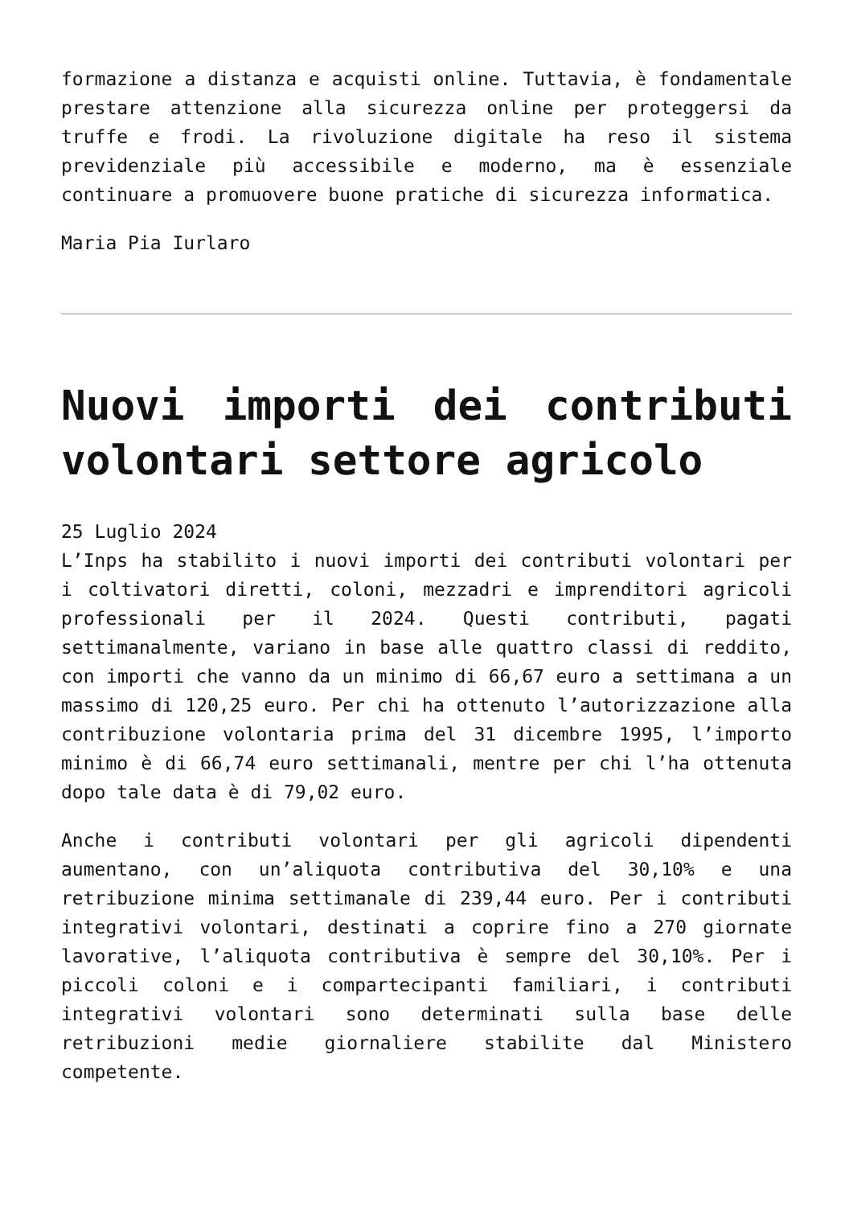formazione a distanza e acquisti online. Tuttavia, è fondamentale prestare attenzione alla sicurezza online per proteggersi da truffe e frodi. La rivoluzione digitale ha reso il sistema previdenziale più accessibile e moderno, ma è essenziale continuare a promuovere buone pratiche di sicurezza informatica.
Maria Pia Iurlaro
Nuovi importi dei contributi volontari settore agricolo
25 Luglio 2024
L’Inps ha stabilito i nuovi importi dei contributi volontari per i coltivatori diretti, coloni, mezzadri e imprenditori agricoli professionali per il 2024. Questi contributi, pagati settimanalmente, variano in base alle quattro classi di reddito, con importi che vanno da un minimo di 66,67 euro a settimana a un massimo di 120,25 euro. Per chi ha ottenuto l’autorizzazione alla contribuzione volontaria prima del 31 dicembre 1995, l’importo minimo è di 66,74 euro settimanali, mentre per chi l’ha ottenuta dopo tale data è di 79,02 euro.
Anche i contributi volontari per gli agricoli dipendenti aumentano, con un’aliquota contributiva del 30,10% e una retribuzione minima settimanale di 239,44 euro. Per i contributi integrativi volontari, destinati a coprire fino a 270 giornate lavorative, l’aliquota contributiva è sempre del 30,10%. Per i piccoli coloni e i compartecipanti familiari, i contributi integrativi volontari sono determinati sulla base delle retribuzioni medie giornaliere stabilite dal Ministero competente.